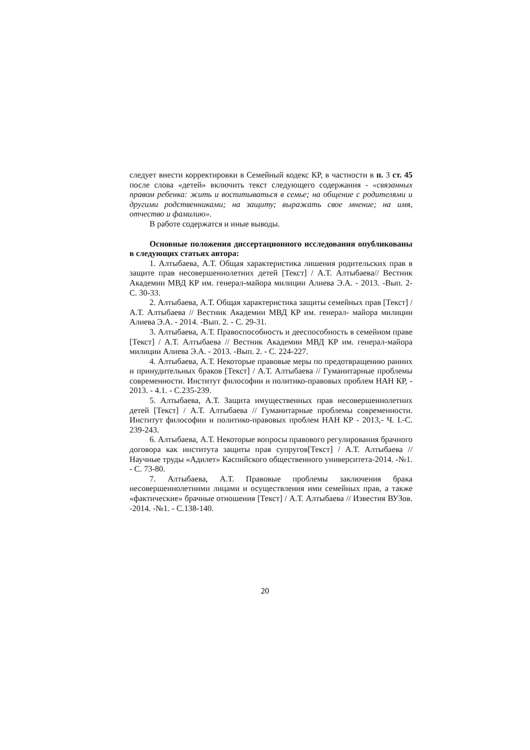следует внести корректировки в Семейный кодекс КР, в частности в п. 3 ст. 45 после слова «детей» включить текст следующего содержания - «связанных правом ребенка: жить и воспитываться в семье; на общение с родителями и другими родственниками; на защиту; выражать свое мнение; на имя, отчество и фамилию».
В работе содержатся и иные выводы.
Основные положения диссертационного исследования опубликованы в следующих статьях автора:
1. Алтыбаева, А.Т. Общая характеристика лишения родительских прав в защите прав несовершеннолетних детей [Текст] / А.Т. Алтыбаева// Вестник Академии МВД КР им. генерал-майора милиции Алиева Э.А. - 2013. -Вып. 2- С. 30-33.
2. Алтыбаева, А.Т. Общая характеристика защиты семейных прав [Текст] / А.Т. Алтыбаева // Вестник Академии МВД КР им. генерал- майора милиции Алиева Э.А. - 2014. -Вып. 2. - С. 29-31.
3. Алтыбаева, А.Т. Правоспособность и дееспособность в семейном праве [Текст] / А.Т. Алтыбаева // Вестник Академии МВД КР им. генерал-майора милиции Алиева Э.А. - 2013. -Вып. 2. - С. 224-227.
4. Алтыбаева, А.Т. Некоторые правовые меры по предотвращению ранних и принудительных браков [Текст] / А.Т. Алтыбаева // Гуманитарные проблемы современности. Институт философии и политико-правовых проблем НАН КР, - 2013. - 4.1. - С.235-239.
5. Алтыбаева, А.Т. Защита имущественных прав несовершеннолетних детей [Текст] / А.Т. Алтыбаева // Гуманитарные проблемы современности. Институт философии и политико-правовых проблем НАН КР - 2013,- Ч. I.-С. 239-243.
6. Алтыбаева, А.Т. Некоторые вопросы правового регулирования брачного договора как института защиты прав супругов[Текст] / А.Т. Алтыбаева // Научные труды «Адилет» Каспийского общественного университета-2014. -№1. - С. 73-80.
7. Алтыбаева, А.Т. Правовые проблемы заключения брака несовершеннолетними лицами и осуществления ими семейных прав, а также «фактические» брачные отношения [Текст] / А.Т. Алтыбаева // Известия ВУЗов. -2014. -№1. - С.138-140.
20